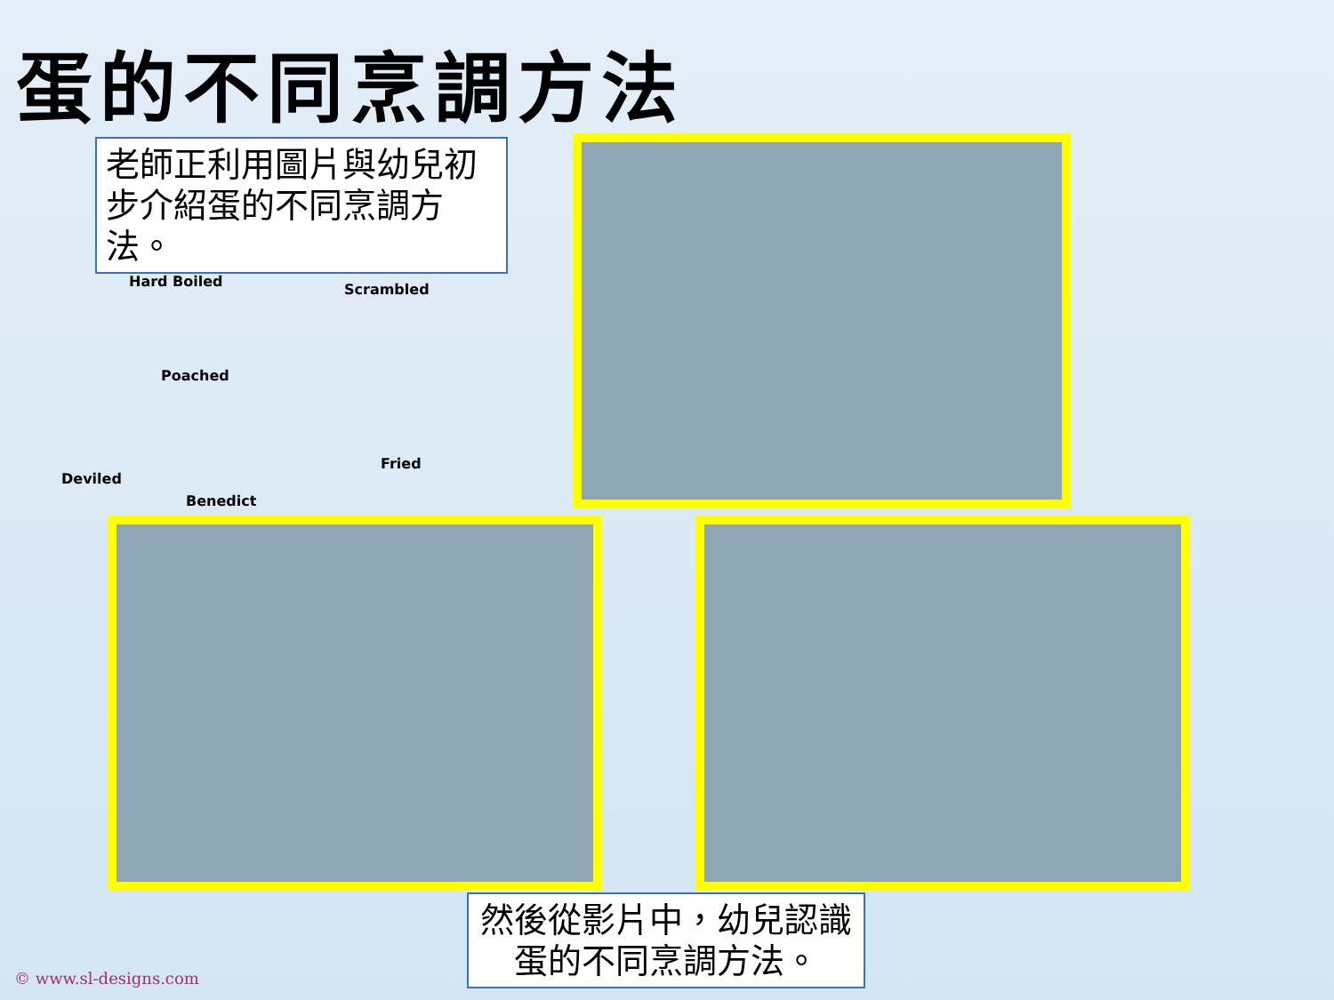蛋的不同烹調方法
老師正利用圖片與幼兒初步介紹蛋的不同烹調方法。
Hard Boiled Scrambled
Poached
Fried
Deviled
Benedict
然後從影片中，幼兒認識蛋的不同烹調方法。
© www.sl-designs.com